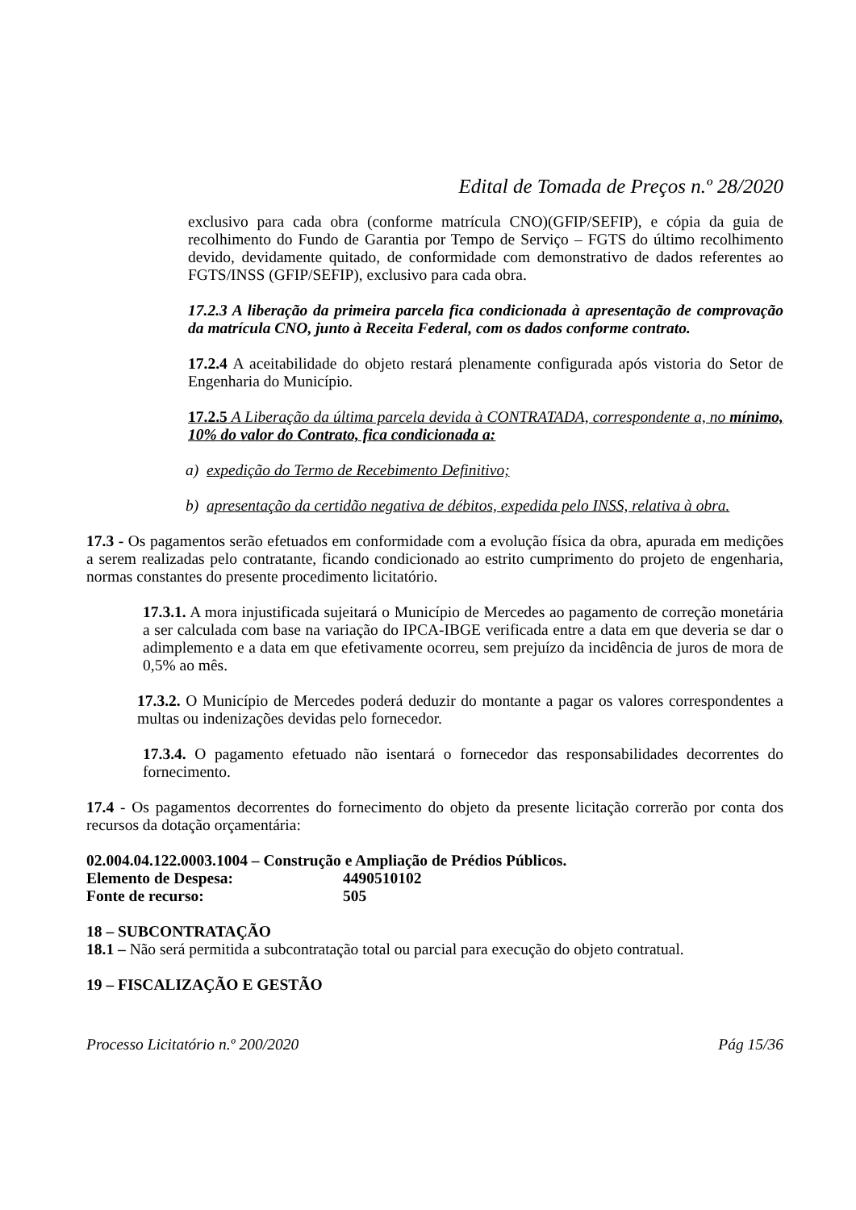Edital de Tomada de Preços n.º 28/2020
exclusivo para cada obra (conforme matrícula CNO)(GFIP/SEFIP), e cópia da guia de recolhimento do Fundo de Garantia por Tempo de Serviço – FGTS do último recolhimento devido, devidamente quitado, de conformidade com demonstrativo de dados referentes ao FGTS/INSS (GFIP/SEFIP), exclusivo para cada obra.
17.2.3 A liberação da primeira parcela fica condicionada à apresentação de comprovação da matrícula CNO, junto à Receita Federal, com os dados conforme contrato.
17.2.4 A aceitabilidade do objeto restará plenamente configurada após vistoria do Setor de Engenharia do Município.
17.2.5 A Liberação da última parcela devida à CONTRATADA, correspondente a, no mínimo, 10% do valor do Contrato, fica condicionada a:
a) expedição do Termo de Recebimento Definitivo;
b) apresentação da certidão negativa de débitos, expedida pelo INSS, relativa à obra.
17.3 - Os pagamentos serão efetuados em conformidade com a evolução física da obra, apurada em medições a serem realizadas pelo contratante, ficando condicionado ao estrito cumprimento do projeto de engenharia, normas constantes do presente procedimento licitatório.
17.3.1. A mora injustificada sujeitará o Município de Mercedes ao pagamento de correção monetária a ser calculada com base na variação do IPCA-IBGE verificada entre a data em que deveria se dar o adimplemento e a data em que efetivamente ocorreu, sem prejuízo da incidência de juros de mora de 0,5% ao mês.
17.3.2. O Município de Mercedes poderá deduzir do montante a pagar os valores correspondentes a multas ou indenizações devidas pelo fornecedor.
17.3.4. O pagamento efetuado não isentará o fornecedor das responsabilidades decorrentes do fornecimento.
17.4 - Os pagamentos decorrentes do fornecimento do objeto da presente licitação correrão por conta dos recursos da dotação orçamentária:
02.004.04.122.0003.1004 – Construção e Ampliação de Prédios Públicos.
| Elemento de Despesa: | 4490510102 |
| Fonte de recurso: | 505 |
18 – SUBCONTRATAÇÃO
18.1 – Não será permitida a subcontratação total ou parcial para execução do objeto contratual.
19 – FISCALIZAÇÃO E GESTÃO
Processo Licitatório n.º 200/2020 Pág 15/36